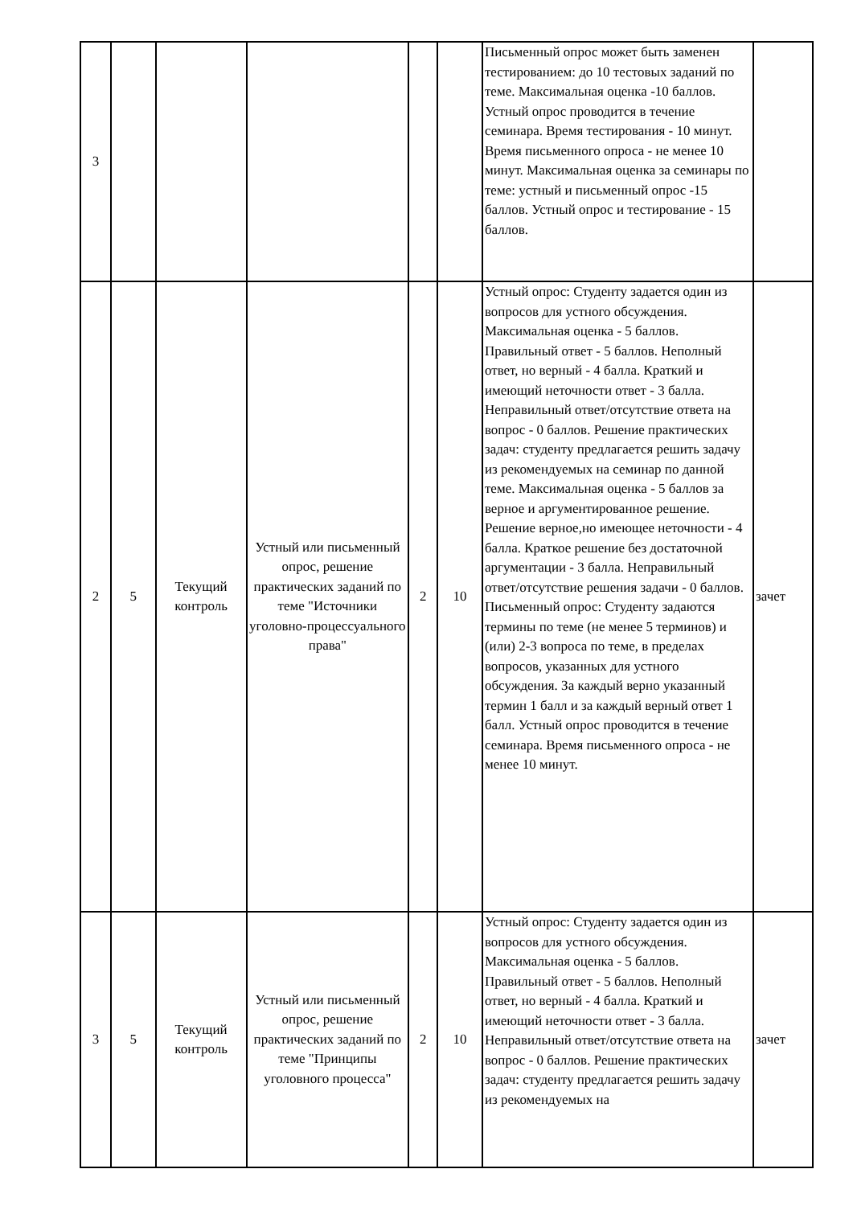| 3 | | | | | | Письменный опрос может быть заменен тестированием: до 10 тестовых заданий по теме. Максимальная оценка -10 баллов. Устный опрос проводится в течение семинара. Время тестирования - 10 минут. Время письменного опроса - не менее 10 минут. Максимальная оценка за семинары по теме: устный и письменный опрос -15 баллов. Устный опрос и тестирование - 15 баллов. | |
| 2 | 5 | Текущий контроль | Устный или письменный опрос, решение практических заданий по теме "Источники уголовно-процессуального права" | 2 | 10 | Устный опрос: Студенту задается один из вопросов для устного обсуждения. Максимальная оценка - 5 баллов. Правильный ответ - 5 баллов. Неполный ответ, но верный - 4 балла. Краткий и имеющий неточности ответ - 3 балла. Неправильный ответ/отсутствие ответа на вопрос - 0 баллов. Решение практических задач: студенту предлагается решить задачу из рекомендуемых на семинар по данной теме. Максимальная оценка - 5 баллов за верное и аргументированное решение. Решение верное,но имеющее неточности - 4 балла. Краткое решение без достаточной аргументации - 3 балла. Неправильный ответ/отсутствие решения задачи - 0 баллов. Письменный опрос: Студенту задаются термины по теме (не менее 5 терминов) и (или) 2-3 вопроса по теме, в пределах вопросов, указанных для устного обсуждения. За каждый верно указанный термин 1 балл и за каждый верный ответ 1 балл. Устный опрос проводится в течение семинара. Время письменного опроса - не менее 10 минут. | зачет |
| 3 | 5 | Текущий контроль | Устный или письменный опрос, решение практических заданий по теме "Принципы уголовного процесса" | 2 | 10 | Устный опрос: Студенту задается один из вопросов для устного обсуждения. Максимальная оценка - 5 баллов. Правильный ответ - 5 баллов. Неполный ответ, но верный - 4 балла. Краткий и имеющий неточности ответ - 3 балла. Неправильный ответ/отсутствие ответа на вопрос - 0 баллов. Решение практических задач: студенту предлагается решить задачу из рекомендуемых на | зачет |